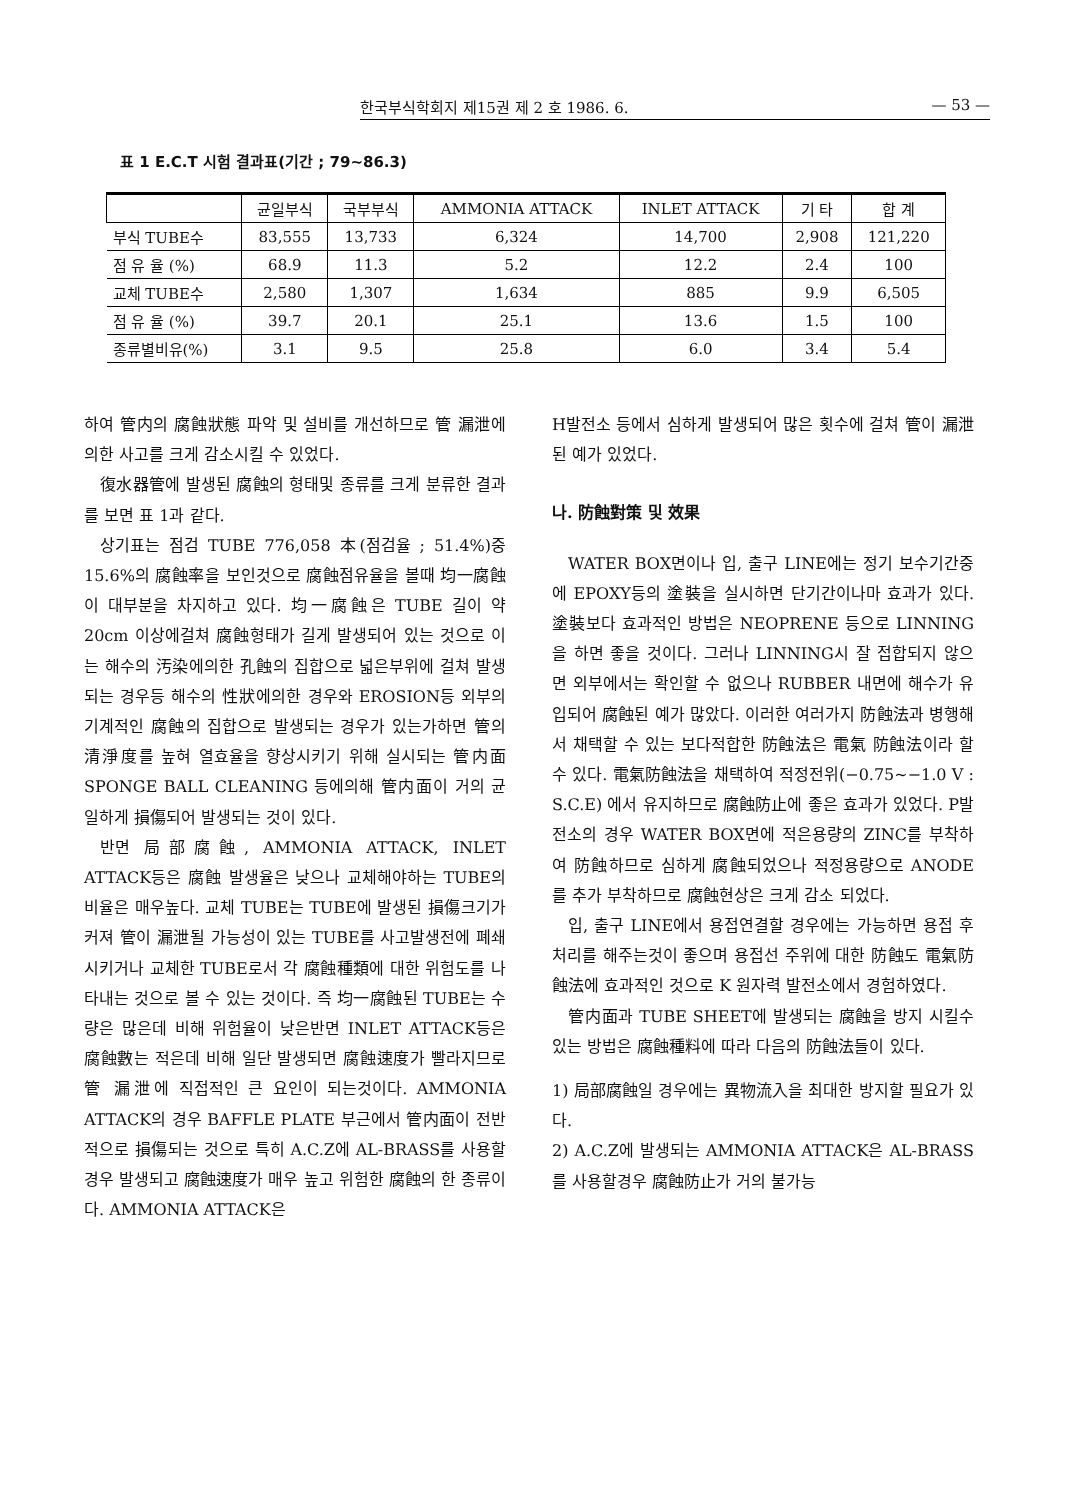한국부식학회지 제15권 제 2 호 1986. 6. — 53 —
표 1 E.C.T 시험 결과표(기간 ; 79~86.3)
| | 균일부식 | 국부부식 | AMMONIA ATTACK | INLET ATTACK | 기 타 | 합 계 |
| --- | --- | --- | --- | --- | --- | --- |
| 부식 TUBE수 | 83,555 | 13,733 | 6,324 | 14,700 | 2,908 | 121,220 |
| 점 유 율 (%) | 68.9 | 11.3 | 5.2 | 12.2 | 2.4 | 100 |
| 교체 TUBE수 | 2,580 | 1,307 | 1,634 | 885 | 9.9 | 6,505 |
| 점 유 율 (%) | 39.7 | 20.1 | 25.1 | 13.6 | 1.5 | 100 |
| 종류별비유(%) | 3.1 | 9.5 | 25.8 | 6.0 | 3.4 | 5.4 |
하여 管内의 腐蝕狀態 파악 및 설비를 개선하므로 管 漏泄에의한 사고를 크게 감소시킬 수 있었다.
復水器管에 발생된 腐蝕의 형태및 종류를 크게 분류한 결과를 보면 표 1과 같다.
상기표는 점검 TUBE 776,058 本(점검율 ; 51.4%)중 15.6%의 腐蝕率을 보인것으로 腐蝕점유율을 볼때 均一腐蝕이 대부분을 차지하고 있다. 均一腐蝕은 TUBE 길이 약 20cm 이상에걸쳐 腐蝕형태가 길게 발생되어 있는 것으로 이는 해수의 汚染에의한 孔蝕의 집합으로 넓은부위에 걸쳐 발생되는 경우등 해수의 性狀에의한 경우와 EROSION등 외부의 기계적인 腐蝕의 집합으로 발생되는 경우가 있는가하면 管의 清淨度를 높혀 열효율을 향상시키기 위해 실시되는 管内面 SPONGE BALL CLEANING 등에의해 管内面이 거의 균일하게 損傷되어 발생되는 것이 있다.
반면 局部腐蝕, AMMONIA ATTACK, INLET ATTACK등은 腐蝕 발생율은 낮으나 교체해야하는 TUBE의 비율은 매우높다. 교체 TUBE는 TUBE에 발생된 損傷크기가 커져 管이 漏泄될 가능성이 있는 TUBE를 사고발생전에 폐쇄시키거나 교체한 TUBE로서 각 腐蝕種類에 대한 위험도를 나타내는 것으로 볼 수 있는 것이다. 즉 均一腐蝕된 TUBE는 수량은 많은데 비해 위험율이 낮은반면 INLET ATTACK등은 腐蝕數는 적은데 비해 일단 발생되면 腐蝕速度가 빨라지므로 管 漏泄에 직접적인 큰 요인이 되는것이다. AMMONIA ATTACK의 경우 BAFFLE PLATE 부근에서 管内面이 전반적으로 損傷되는 것으로 특히 A.C.Z에 AL-BRASS를 사용할 경우 발생되고 腐蝕速度가 매우 높고 위험한 腐蝕의 한 종류이다. AMMONIA ATTACK은
H발전소 등에서 심하게 발생되어 많은 횟수에 걸쳐 管이 漏泄된 예가 있었다.
나. 防蝕對策 및 效果
WATER BOX면이나 입, 출구 LINE에는 정기 보수기간중에 EPOXY등의 塗裝을 실시하면 단기간이나마 효과가 있다. 塗裝보다 효과적인 방법은 NEOPRENE 등으로 LINNING을 하면 좋을 것이다. 그러나 LINNING시 잘 접합되지 않으면 외부에서는 확인할 수 없으나 RUBBER 내면에 해수가 유입되어 腐蝕된 예가 많았다. 이러한 여러가지 防蝕法과 병행해서 채택할 수 있는 보다적합한 防蝕法은 電氣 防蝕法이라 할 수 있다. 電氣防蝕法을 채택하여 적정전위(−0.75~−1.0 V : S.C.E) 에서 유지하므로 腐蝕防止에 좋은 효과가 있었다. P발전소의 경우 WATER BOX면에 적은용량의 ZINC를 부착하여 防蝕하므로 심하게 腐蝕되었으나 적정용량으로 ANODE를 추가 부착하므로 腐蝕현상은 크게 감소 되었다.
입, 출구 LINE에서 용접연결할 경우에는 가능하면 용접 후처리를 해주는것이 좋으며 용접선 주위에 대한 防蝕도 電氣防蝕法에 효과적인 것으로 K 원자력 발전소에서 경험하였다.
管内面과 TUBE SHEET에 발생되는 腐蝕을 방지 시킬수 있는 방법은 腐蝕種料에 따라 다음의 防蝕法들이 있다.
1) 局部腐蝕일 경우에는 異物流入을 최대한 방지할 필요가 있다.
2) A.C.Z에 발생되는 AMMONIA ATTACK은 AL-BRASS를 사용할경우 腐蝕防止가 거의 불가능